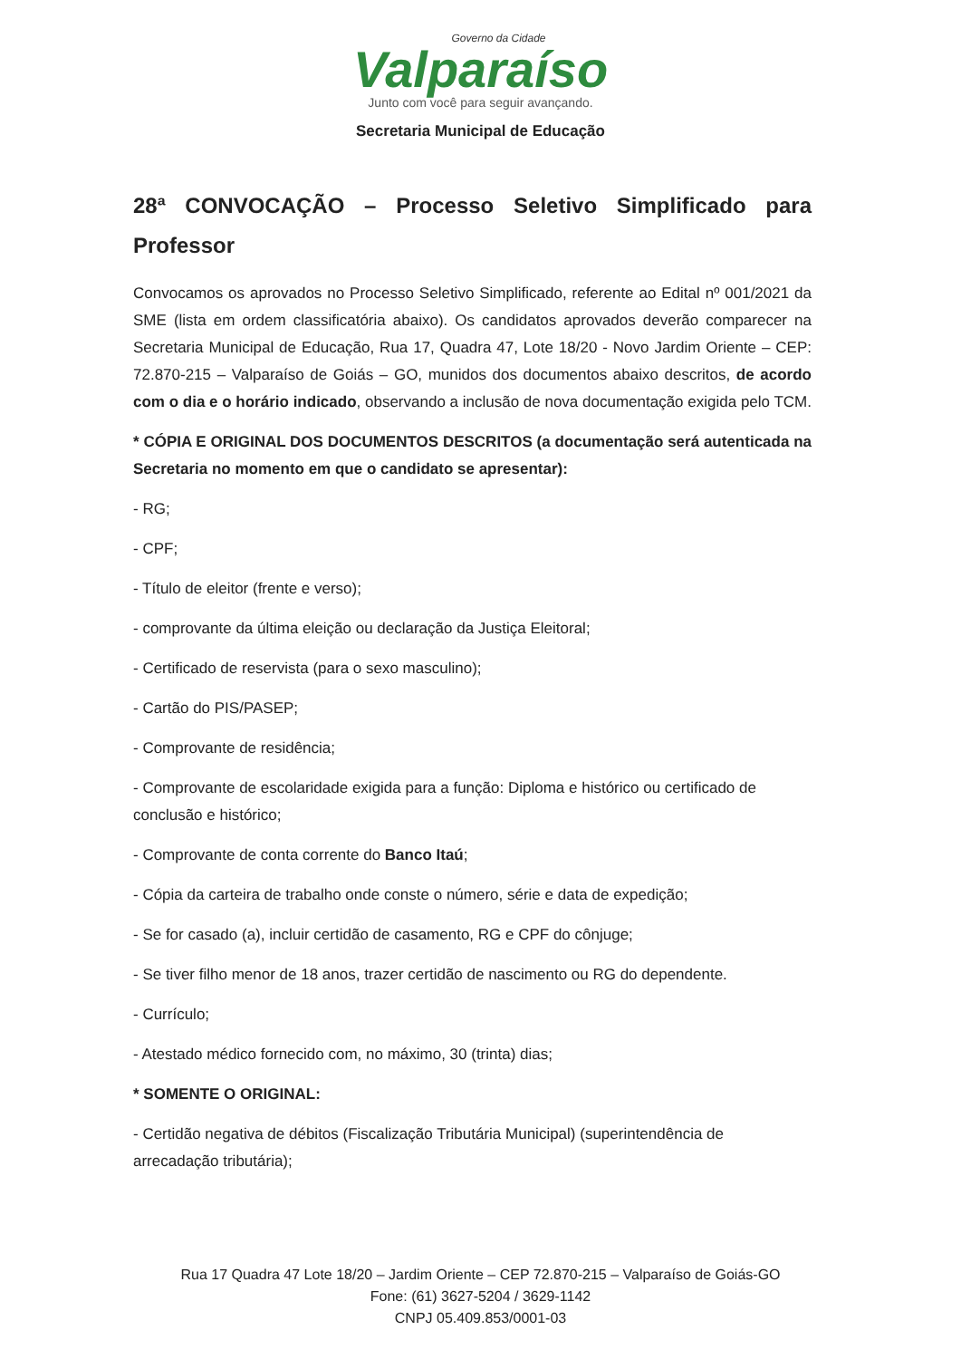Governo da Cidade
Valparaíso
Junto com você para seguir avançando.
Secretaria Municipal de Educação
28ª CONVOCAÇÃO – Processo Seletivo Simplificado para Professor
Convocamos os aprovados no Processo Seletivo Simplificado, referente ao Edital nº 001/2021 da SME (lista em ordem classificatória abaixo). Os candidatos aprovados deverão comparecer na Secretaria Municipal de Educação, Rua 17, Quadra 47, Lote 18/20 - Novo Jardim Oriente – CEP: 72.870-215 – Valparaíso de Goiás – GO, munidos dos documentos abaixo descritos, de acordo com o dia e o horário indicado, observando a inclusão de nova documentação exigida pelo TCM.
* CÓPIA E ORIGINAL DOS DOCUMENTOS DESCRITOS (a documentação será autenticada na Secretaria no momento em que o candidato se apresentar):
- RG;
- CPF;
- Título de eleitor (frente e verso);
- comprovante da última eleição ou declaração da Justiça Eleitoral;
- Certificado de reservista (para o sexo masculino);
- Cartão do PIS/PASEP;
- Comprovante de residência;
- Comprovante de escolaridade exigida para a função: Diploma e histórico ou certificado de conclusão e histórico;
- Comprovante de conta corrente do Banco Itaú;
- Cópia da carteira de trabalho onde conste o número, série e data de expedição;
- Se for casado (a), incluir certidão de casamento, RG e CPF do cônjuge;
- Se tiver filho menor de 18 anos, trazer certidão de nascimento ou RG do dependente.
- Currículo;
- Atestado médico fornecido com, no máximo, 30 (trinta) dias;
* SOMENTE O ORIGINAL:
- Certidão negativa de débitos (Fiscalização Tributária Municipal) (superintendência de arrecadação tributária);
Rua 17 Quadra 47 Lote 18/20 – Jardim Oriente – CEP 72.870-215 – Valparaíso de Goiás-GO
Fone: (61) 3627-5204 / 3629-1142
CNPJ 05.409.853/0001-03